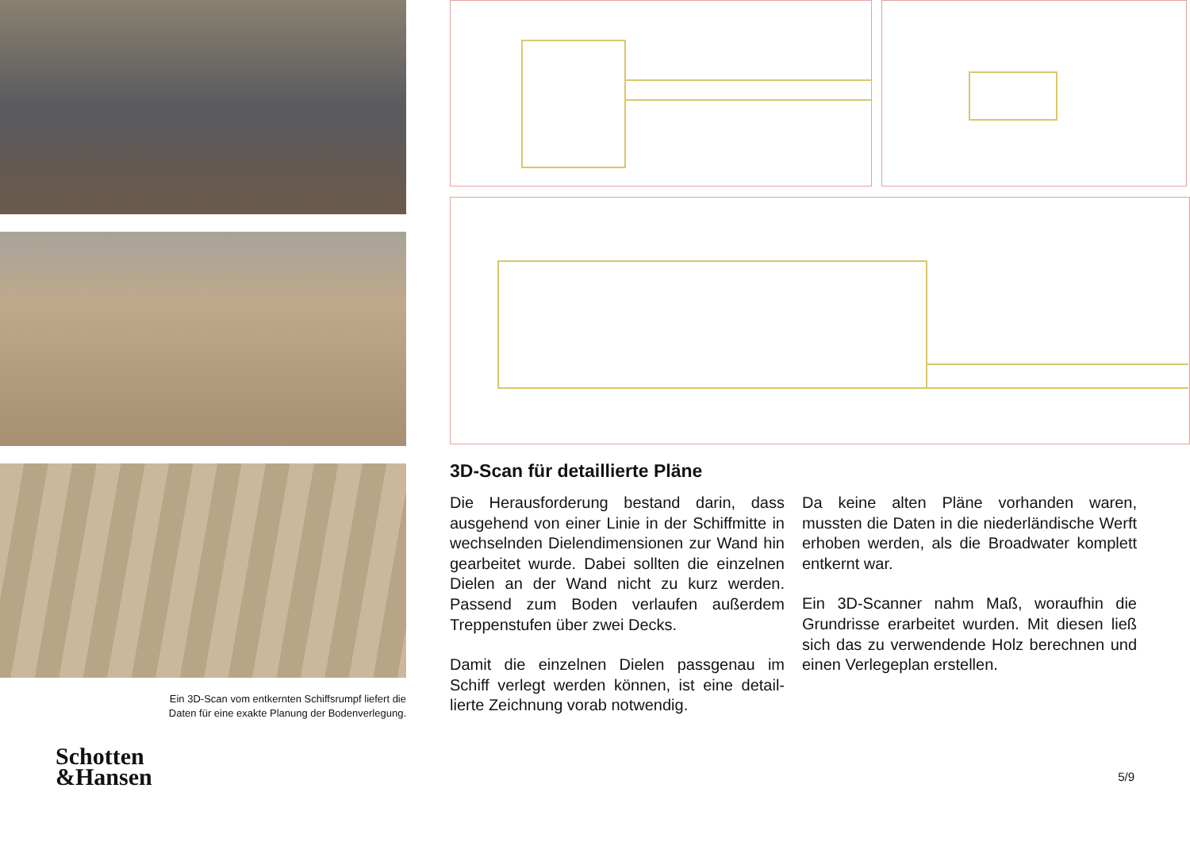Ein 3D-Scan vom entkernten Schiffsrumpf liefert die
Daten für eine exakte Planung der Bodenverlegung.
Schotten
&Hansen
3D-Scan für detaillierte Pläne
Die Herausforderung bestand darin, dass ausgehend von einer Linie in der Schiffmit­te in wechselnden Dielendimensionen zur Wand hin gearbeitet wurde. Dabei sollten die einzelnen Dielen an der Wand nicht zu kurz werden. Passend zum Boden verlaufen außerdem Treppenstufen über zwei Decks.
Damit die einzelnen Dielen passgenau im Schiff verlegt werden können, ist eine detail­lierte Zeichnung vorab notwendig.
Da keine alten Pläne vorhanden waren, mussten die Daten in die niederländische Werft erhoben werden, als die Broadwater komplett entkernt war.
Ein 3D-Scanner nahm Maß, woraufhin die Grundrisse erarbeitet wurden. Mit diesen ließ sich das zu verwendende Holz berech­nen und einen Verlegeplan erstellen.
5/9